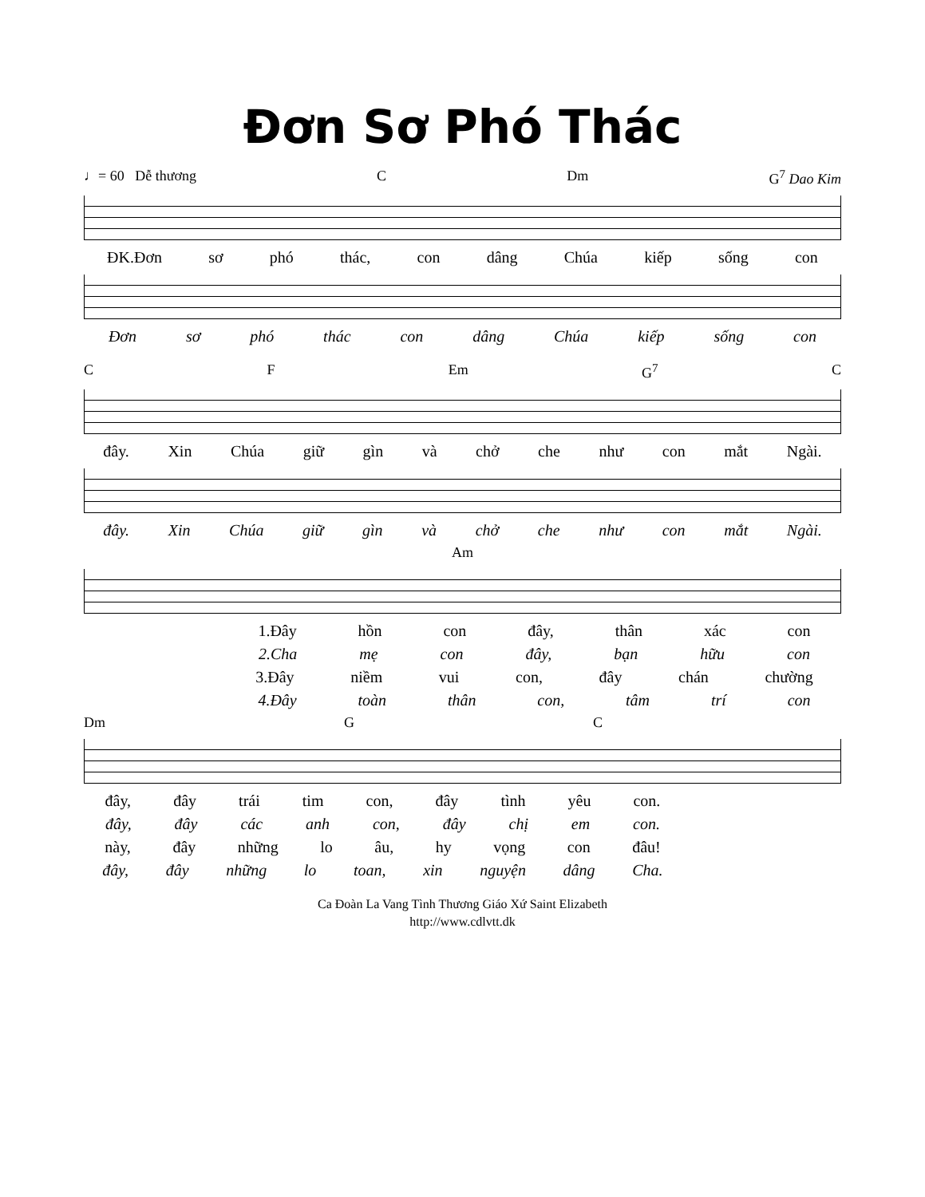Đơn Sơ Phó Thác
♩= 60 Dễ thương C Dm G<sup>7</sup> Dao Kim
ĐK.Đơn sơ phó thác, con dâng Chúa kiếp sống con
Đơn sơ phó thác con dâng Chúa kiếp sống con
C F Em G<sup>7</sup> C
đây. Xin Chúa giữ gìn và chở che như con mắt Ngài.
đây. Xin Chúa giữ gìn và chở che như con mắt Ngài.
Am
1.Đây hồn con đây, thân xác con
2.Cha mẹ con đây, bạn hữu con
3.Đây niềm vui con, đây chán chường
4.Đây toàn thân con, tâm trí con
Dm G C
đây, đây trái tim con, đây tình yêu con.
đây, đây các anh con, đây chị em con.
này, đây những lo âu, hy vọng con đâu!
đây, đây những lo toan, xin nguyện dâng Cha.
Ca Đoàn La Vang Tình Thương Giáo Xứ Saint Elizabeth
http://www.cdlvtt.dk